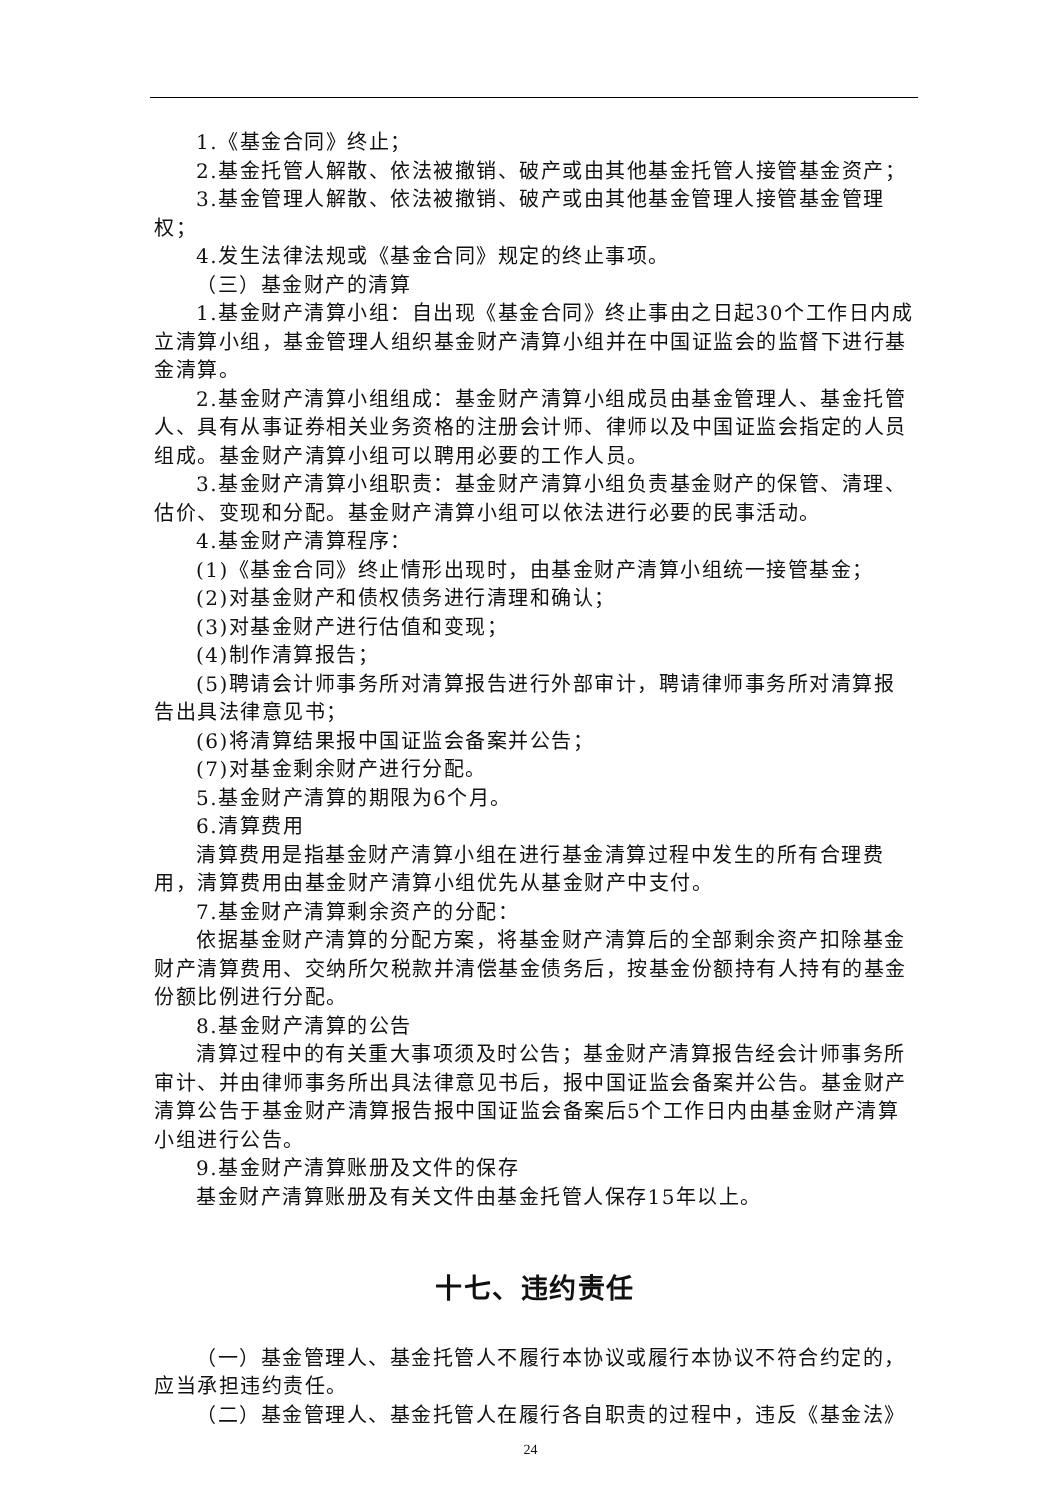1.《基金合同》终止；
2.基金托管人解散、依法被撤销、破产或由其他基金托管人接管基金资产；
3.基金管理人解散、依法被撤销、破产或由其他基金管理人接管基金管理权；
4.发生法律法规或《基金合同》规定的终止事项。
（三）基金财产的清算
1.基金财产清算小组：自出现《基金合同》终止事由之日起30个工作日内成立清算小组，基金管理人组织基金财产清算小组并在中国证监会的监督下进行基金清算。
2.基金财产清算小组组成：基金财产清算小组成员由基金管理人、基金托管人、具有从事证券相关业务资格的注册会计师、律师以及中国证监会指定的人员组成。基金财产清算小组可以聘用必要的工作人员。
3.基金财产清算小组职责：基金财产清算小组负责基金财产的保管、清理、估价、变现和分配。基金财产清算小组可以依法进行必要的民事活动。
4.基金财产清算程序：
(1)《基金合同》终止情形出现时，由基金财产清算小组统一接管基金；
(2)对基金财产和债权债务进行清理和确认；
(3)对基金财产进行估值和变现；
(4)制作清算报告；
(5)聘请会计师事务所对清算报告进行外部审计，聘请律师事务所对清算报告出具法律意见书；
(6)将清算结果报中国证监会备案并公告；
(7)对基金剩余财产进行分配。
5.基金财产清算的期限为6个月。
6.清算费用
清算费用是指基金财产清算小组在进行基金清算过程中发生的所有合理费用，清算费用由基金财产清算小组优先从基金财产中支付。
7.基金财产清算剩余资产的分配：
依据基金财产清算的分配方案，将基金财产清算后的全部剩余资产扣除基金财产清算费用、交纳所欠税款并清偿基金债务后，按基金份额持有人持有的基金份额比例进行分配。
8.基金财产清算的公告
清算过程中的有关重大事项须及时公告；基金财产清算报告经会计师事务所审计、并由律师事务所出具法律意见书后，报中国证监会备案并公告。基金财产清算公告于基金财产清算报告报中国证监会备案后5个工作日内由基金财产清算小组进行公告。
9.基金财产清算账册及文件的保存
基金财产清算账册及有关文件由基金托管人保存15年以上。
十七、违约责任
（一）基金管理人、基金托管人不履行本协议或履行本协议不符合约定的，应当承担违约责任。
（二）基金管理人、基金托管人在履行各自职责的过程中，违反《基金法》
24